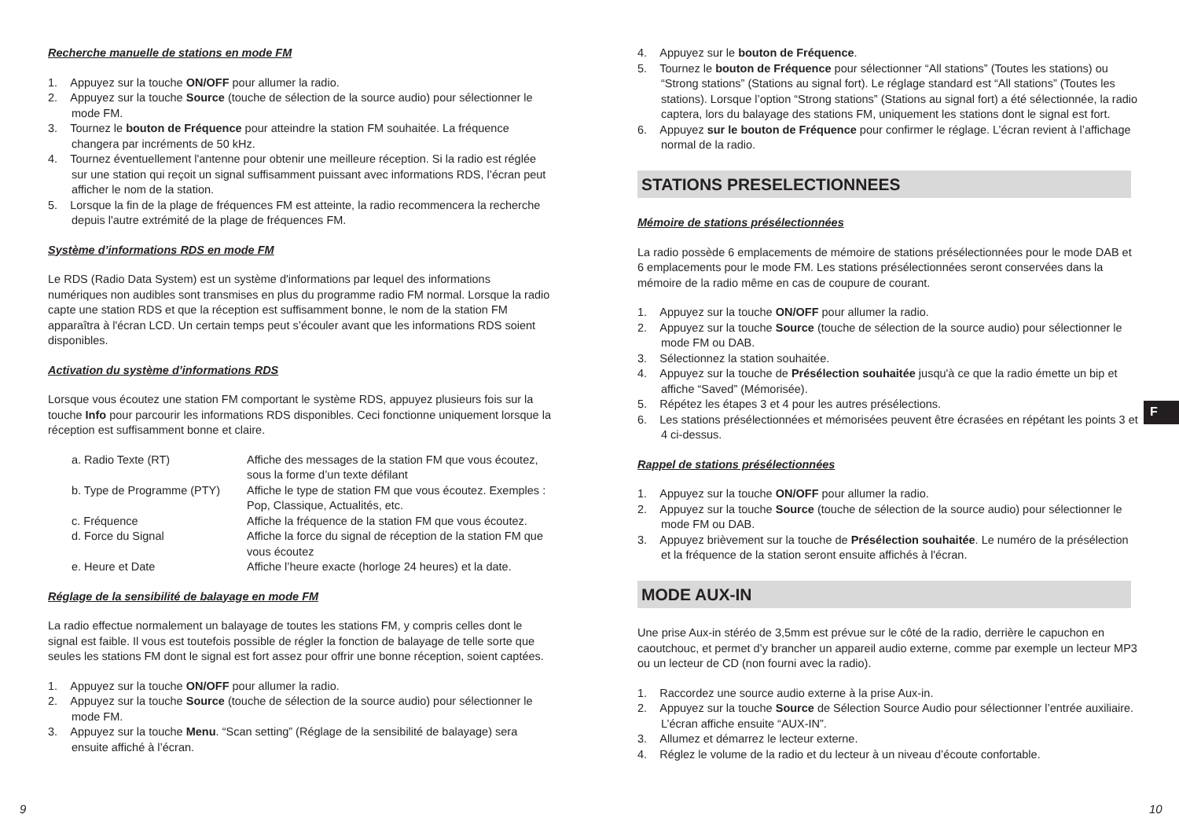Recherche manuelle de stations en mode FM
1. Appuyez sur la touche ON/OFF pour allumer la radio.
2. Appuyez sur la touche Source (touche de sélection de la source audio) pour sélectionner le mode FM.
3. Tournez le bouton de Fréquence pour atteindre la station FM souhaitée. La fréquence changera par incréments de 50 kHz.
4. Tournez éventuellement l'antenne pour obtenir une meilleure réception. Si la radio est réglée sur une station qui reçoit un signal suffisamment puissant avec informations RDS, l’écran peut afficher le nom de la station.
5. Lorsque la fin de la plage de fréquences FM est atteinte, la radio recommencera la recherche depuis l'autre extrémité de la plage de fréquences FM.
Système d’informations RDS en mode FM
Le RDS (Radio Data System) est un système d'informations par lequel des informations numériques non audibles sont transmises en plus du programme radio FM normal. Lorsque la radio capte une station RDS et que la réception est suffisamment bonne, le nom de la station FM apparaîtra à l'écran LCD. Un certain temps peut s’écouler avant que les informations RDS soient disponibles.
Activation du système d’informations RDS
Lorsque vous écoutez une station FM comportant le système RDS, appuyez plusieurs fois sur la touche Info pour parcourir les informations RDS disponibles. Ceci fonctionne uniquement lorsque la réception est suffisamment bonne et claire.
| a. Radio Texte (RT) | Affiche des messages de la station FM que vous écoutez, sous la forme d’un texte défilant |
| b. Type de Programme (PTY) | Affiche le type de station FM que vous écoutez. Exemples : Pop, Classique, Actualités, etc. |
| c. Fréquence | Affiche la fréquence de la station FM que vous écoutez. |
| d. Force du Signal | Affiche la force du signal de réception de la station FM que vous écoutez |
| e. Heure et Date | Affiche l’heure exacte (horloge 24 heures) et la date. |
Réglage de la sensibilité de balayage en mode FM
La radio effectue normalement un balayage de toutes les stations FM, y compris celles dont le signal est faible. Il vous est toutefois possible de régler la fonction de balayage de telle sorte que seules les stations FM dont le signal est fort assez pour offrir une bonne réception, soient captées.
1. Appuyez sur la touche ON/OFF pour allumer la radio.
2. Appuyez sur la touche Source (touche de sélection de la source audio) pour sélectionner le mode FM.
3. Appuyez sur la touche Menu. “Scan setting” (Réglage de la sensibilité de balayage) sera ensuite affiché à l’écran.
4. Appuyez sur le bouton de Fréquence.
5. Tournez le bouton de Fréquence pour sélectionner “All stations” (Toutes les stations) ou “Strong stations” (Stations au signal fort). Le réglage standard est “All stations” (Toutes les stations). Lorsque l’option “Strong stations” (Stations au signal fort) a été sélectionnée, la radio captera, lors du balayage des stations FM, uniquement les stations dont le signal est fort.
6. Appuyez sur le bouton de Fréquence pour confirmer le réglage. L’écran revient à l’affichage normal de la radio.
STATIONS PRESELECTIONNEES
Mémoire de stations présélectionnées
La radio possède 6 emplacements de mémoire de stations présélectionnées pour le mode DAB et 6 emplacements pour le mode FM. Les stations présélectionnées seront conservées dans la mémoire de la radio même en cas de coupure de courant.
1. Appuyez sur la touche ON/OFF pour allumer la radio.
2. Appuyez sur la touche Source (touche de sélection de la source audio) pour sélectionner le mode FM ou DAB.
3. Sélectionnez la station souhaitée.
4. Appuyez sur la touche de Présélection souhaitée jusqu'à ce que la radio émette un bip et affiche “Saved” (Mémorisée).
5. Répétez les étapes 3 et 4 pour les autres présélections.
6. Les stations présélectionnées et mémorisées peuvent être écrasées en répétant les points 3 et 4 ci-dessus.
Rappel de stations présélectionnées
1. Appuyez sur la touche ON/OFF pour allumer la radio.
2. Appuyez sur la touche Source (touche de sélection de la source audio) pour sélectionner le mode FM ou DAB.
3. Appuyez brièvement sur la touche de Présélection souhaitée. Le numéro de la présélection et la fréquence de la station seront ensuite affichés à l'écran.
MODE AUX-IN
Une prise Aux-in stéréo de 3,5mm est prévue sur le côté de la radio, derrière le capuchon en caoutchouc, et permet d’y brancher un appareil audio externe, comme par exemple un lecteur MP3 ou un lecteur de CD (non fourni avec la radio).
1. Raccordez une source audio externe à la prise Aux-in.
2. Appuyez sur la touche Source de Sélection Source Audio pour sélectionner l’entrée auxiliaire. L’écran affiche ensuite “AUX-IN”.
3. Allumez et démarrez le lecteur externe.
4. Réglez le volume de la radio et du lecteur à un niveau d’écoute confortable.
F
9 10